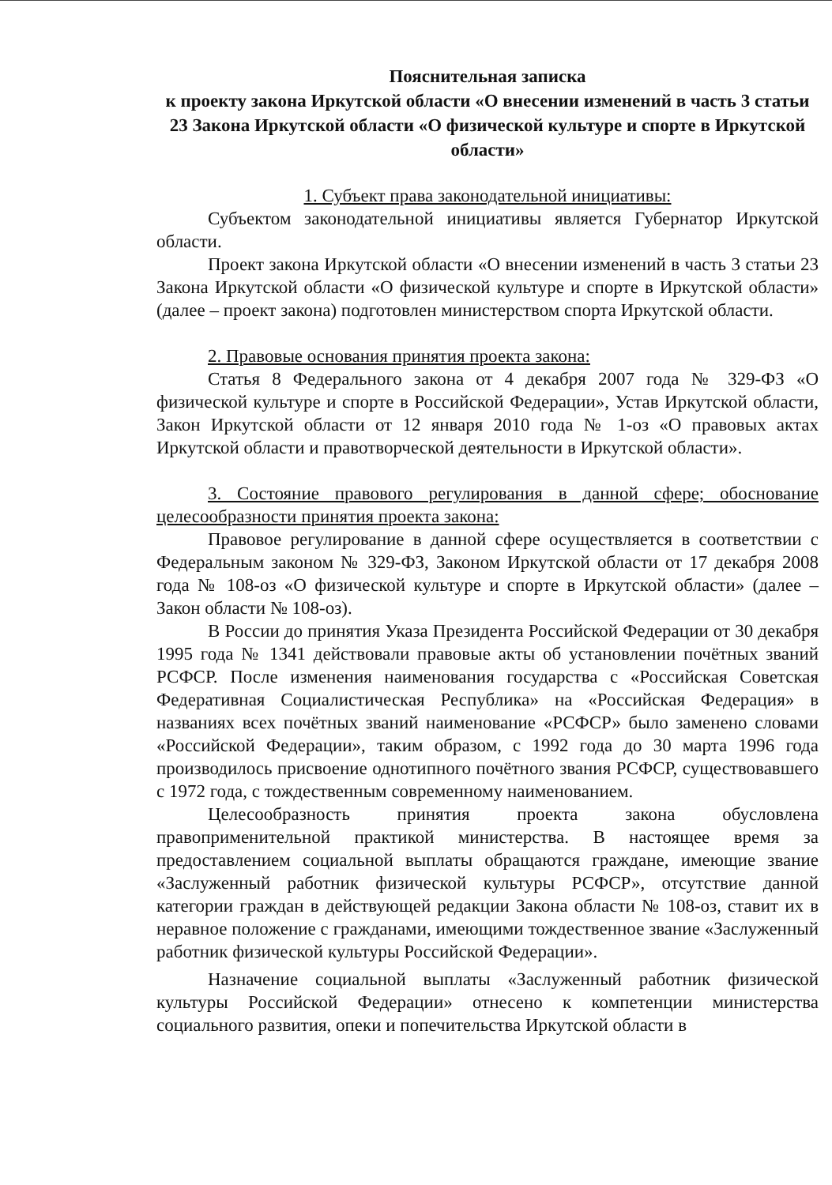Пояснительная записка
к проекту закона Иркутской области «О внесении изменений в часть 3 статьи 23 Закона Иркутской области «О физической культуре и спорте в Иркутской области»
1. Субъект права законодательной инициативы:
Субъектом законодательной инициативы является Губернатор Иркутской области.
Проект закона Иркутской области «О внесении изменений в часть 3 статьи 23 Закона Иркутской области «О физической культуре и спорте в Иркутской области» (далее – проект закона) подготовлен министерством спорта Иркутской области.
2. Правовые основания принятия проекта закона:
Статья 8 Федерального закона от 4 декабря 2007 года № 329-ФЗ «О физической культуре и спорте в Российской Федерации», Устав Иркутской области, Закон Иркутской области от 12 января 2010 года № 1-оз «О правовых актах Иркутской области и правотворческой деятельности в Иркутской области».
3. Состояние правового регулирования в данной сфере; обоснование целесообразности принятия проекта закона:
Правовое регулирование в данной сфере осуществляется в соответствии с Федеральным законом № 329-ФЗ, Законом Иркутской области от 17 декабря 2008 года № 108-оз «О физической культуре и спорте в Иркутской области» (далее – Закон области № 108-оз).
В России до принятия Указа Президента Российской Федерации от 30 декабря 1995 года № 1341 действовали правовые акты об установлении почётных званий РСФСР. После изменения наименования государства с «Российская Советская Федеративная Социалистическая Республика» на «Российская Федерация» в названиях всех почётных званий наименование «РСФСР» было заменено словами «Российской Федерации», таким образом, с 1992 года до 30 марта 1996 года производилось присвоение однотипного почётного звания РСФСР, существовавшего с 1972 года, с тождественным современному наименованием.
Целесообразность принятия проекта закона обусловлена правоприменительной практикой министерства. В настоящее время за предоставлением социальной выплаты обращаются граждане, имеющие звание «Заслуженный работник физической культуры РСФСР», отсутствие данной категории граждан в действующей редакции Закона области № 108-оз, ставит их в неравное положение с гражданами, имеющими тождественное звание «Заслуженный работник физической культуры Российской Федерации».
Назначение социальной выплаты «Заслуженный работник физической культуры Российской Федерации» отнесено к компетенции министерства социального развития, опеки и попечительства Иркутской области в